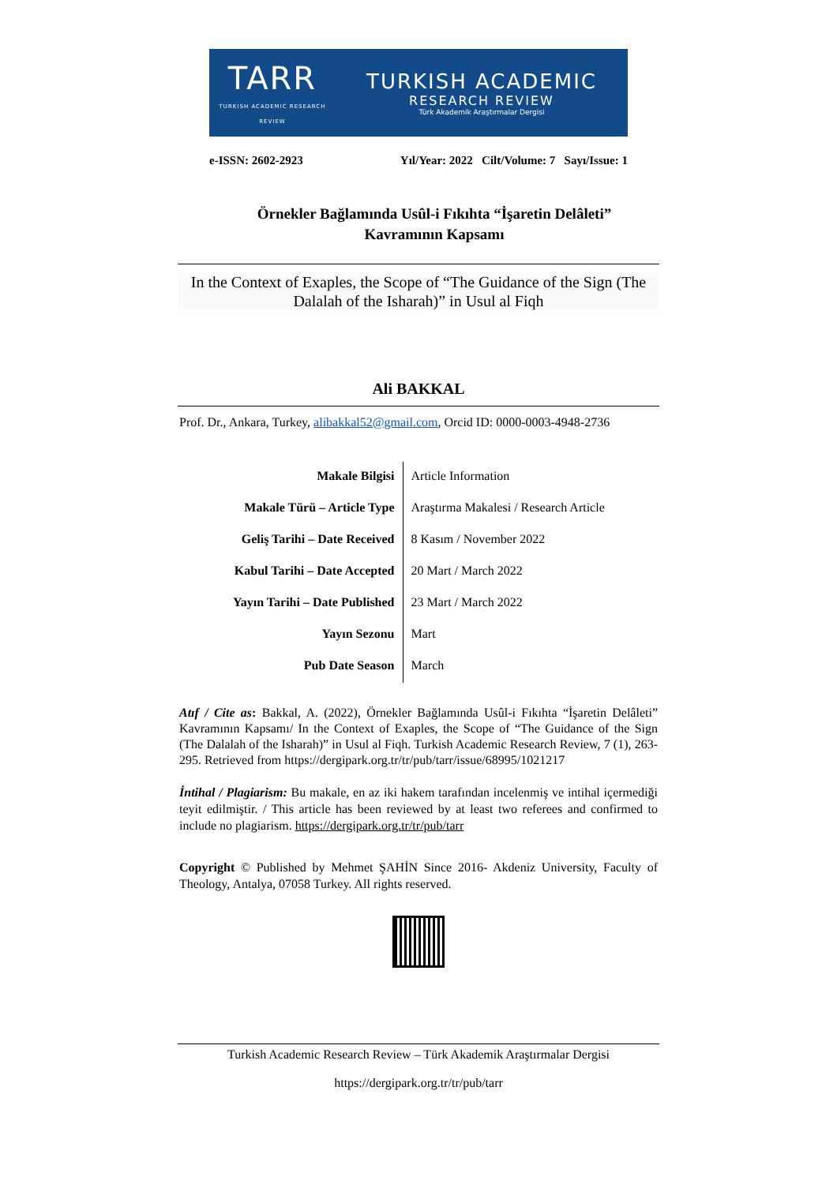TARR
TURKISH ACADEMIC RESEARCH REVIEW
TURKISH ACADEMIC
RESEARCH REVIEW
Türk Akademik Araştırmalar Dergisi
e-ISSN: 2602-2923 Yıl/Year: 2022 Cilt/Volume: 7 Sayı/Issue: 1
Örnekler Bağlamında Usûl-i Fıkıhta “İşaretin Delâleti”
Kavramının Kapsamı
In the Context of Exaples, the Scope of “The Guidance of the Sign (The Dalalah of the Isharah)” in Usul al Fiqh
Ali BAKKAL
Prof. Dr., Ankara, Turkey, alibakkal52@gmail.com, Orcid ID: 0000-0003-4948-2736
| Makale Bilgisi | Article Information |
| Makale Türü – Article Type | Araştırma Makalesi / Research Article |
| Geliş Tarihi – Date Received | 8 Kasım / November 2022 |
| Kabul Tarihi – Date Accepted | 20 Mart / March 2022 |
| Yayın Tarihi – Date Published | 23 Mart / March 2022 |
| Yayın Sezonu | Mart |
| Pub Date Season | March |
Atıf / Cite as: Bakkal, A. (2022), Örnekler Bağlamında Usûl-i Fıkıhta “İşaretin Delâleti” Kavramının Kapsamı/ In the Context of Exaples, the Scope of “The Guidance of the Sign (The Dalalah of the Isharah)” in Usul al Fiqh. Turkish Academic Research Review, 7 (1), 263-295. Retrieved from https://dergipark.org.tr/tr/pub/tarr/issue/68995/1021217
İntihal / Plagiarism: Bu makale, en az iki hakem tarafından incelenmiş ve intihal içermediği teyit edilmiştir. / This article has been reviewed by at least two referees and confirmed to include no plagiarism. https://dergipark.org.tr/tr/pub/tarr
Copyright © Published by Mehmet ŞAHİN Since 2016- Akdeniz University, Faculty of Theology, Antalya, 07058 Turkey. All rights reserved.
Turkish Academic Research Review – Türk Akademik Araştırmalar Dergisi
https://dergipark.org.tr/tr/pub/tarr